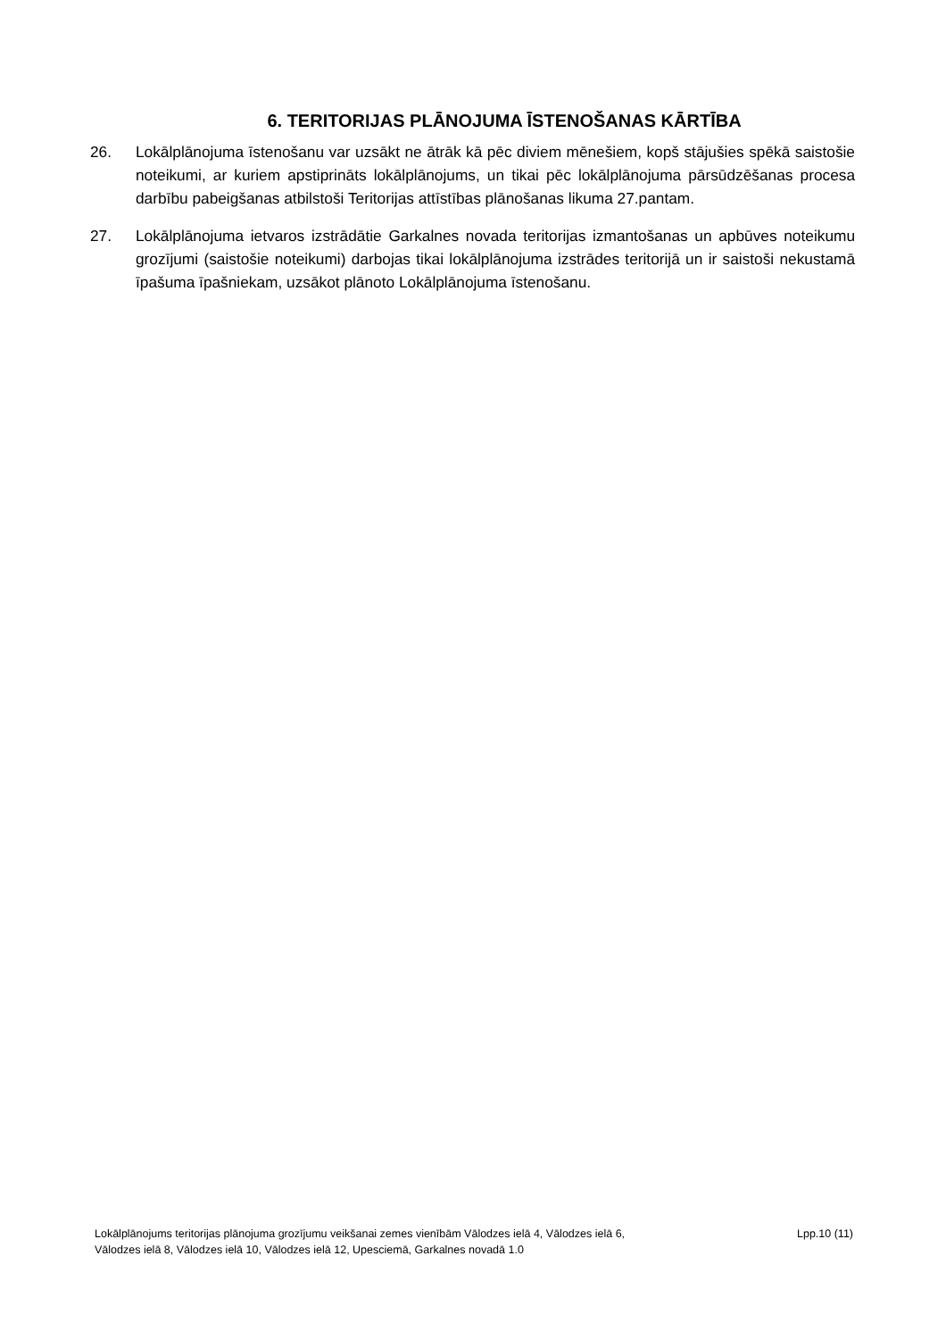6. TERITORIJAS PLĀNOJUMA ĪSTENOŠANAS KĀRTĪBA
26. Lokālplānojuma īstenošanu var uzsākt ne ātrāk kā pēc diviem mēnešiem, kopš stājušies spēkā saistošie noteikumi, ar kuriem apstiprināts lokālplānojums, un tikai pēc lokālplānojuma pārsūdzēšanas procesa darbību pabeigšanas atbilstoši Teritorijas attīstības plānošanas likuma 27.pantam.
27. Lokālplānojuma ietvaros izstrādātie Garkalnes novada teritorijas izmantošanas un apbūves noteikumu grozījumi (saistošie noteikumi) darbojas tikai lokālplānojuma izstrādes teritorijā un ir saistoši nekustamā īpašuma īpašniekam, uzsākot plānoto Lokālplānojuma īstenošanu.
Lokālplānojums teritorijas plānojuma grozījumu veikšanai zemes vienībām Vālodzes ielā 4, Vālodzes ielā 6,
Vālodzes ielā 8, Vālodzes ielā 10, Vālodzes ielā 12, Upesciemā, Garkalnes novadā 1.0
Lpp.10 (11)